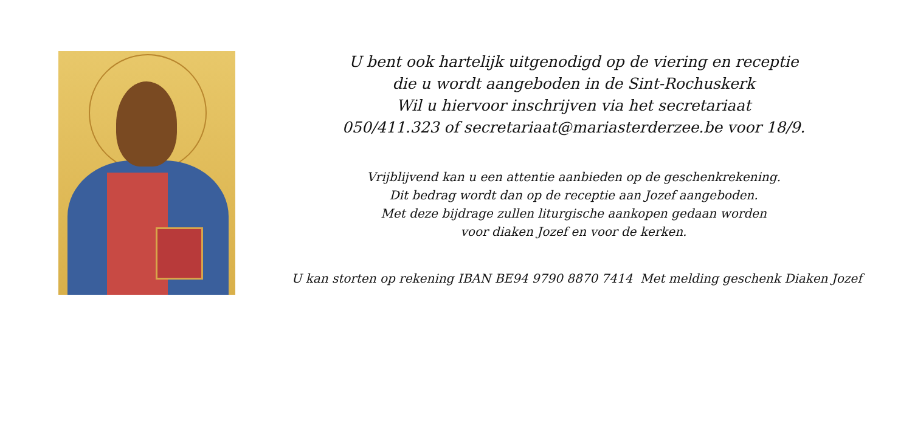U bent ook hartelijk uitgenodigd op de viering en receptie
die u wordt aangeboden in de Sint-Rochuskerk
Wil u hiervoor inschrijven via het secretariaat
050/411.323 of secretariaat@mariasterderzee.be voor 18/9.
Vrijblijvend kan u een attentie aanbieden op de geschenkrekening.
Dit bedrag wordt dan op de receptie aan Jozef aangeboden.
Met deze bijdrage zullen liturgische aankopen gedaan worden
voor diaken Jozef en voor de kerken.
U kan storten op rekening IBAN BE94 9790 8870 7414 Met melding geschenk Diaken Jozef